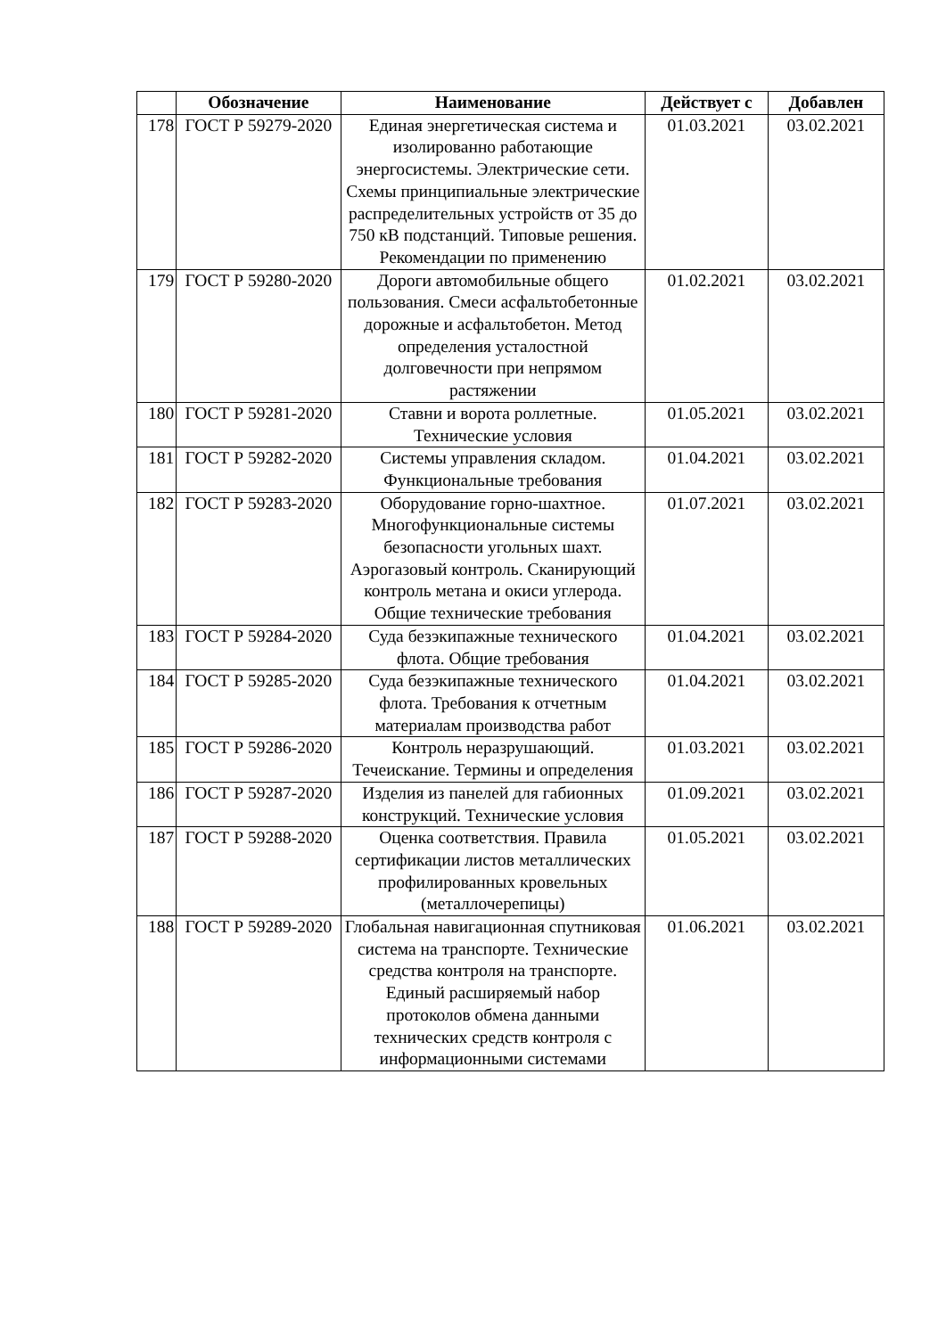| | Обозначение | Наименование | Действует с | Добавлен |
| --- | --- | --- | --- | --- |
| 178 | ГОСТ Р 59279-2020 | Единая энергетическая система и изолированно работающие энергосистемы. Электрические сети. Схемы принципиальные электрические распределительных устройств от 35 до 750 кВ подстанций. Типовые решения. Рекомендации по применению | 01.03.2021 | 03.02.2021 |
| 179 | ГОСТ Р 59280-2020 | Дороги автомобильные общего пользования. Смеси асфальтобетонные дорожные и асфальтобетон. Метод определения усталостной долговечности при непрямом растяжении | 01.02.2021 | 03.02.2021 |
| 180 | ГОСТ Р 59281-2020 | Ставни и ворота роллетные. Технические условия | 01.05.2021 | 03.02.2021 |
| 181 | ГОСТ Р 59282-2020 | Системы управления складом. Функциональные требования | 01.04.2021 | 03.02.2021 |
| 182 | ГОСТ Р 59283-2020 | Оборудование горно-шахтное. Многофункциональные системы безопасности угольных шахт. Аэрогазовый контроль. Сканирующий контроль метана и окиси углерода. Общие технические требования | 01.07.2021 | 03.02.2021 |
| 183 | ГОСТ Р 59284-2020 | Суда безэкипажные технического флота. Общие требования | 01.04.2021 | 03.02.2021 |
| 184 | ГОСТ Р 59285-2020 | Суда безэкипажные технического флота. Требования к отчетным материалам производства работ | 01.04.2021 | 03.02.2021 |
| 185 | ГОСТ Р 59286-2020 | Контроль неразрушающий. Течеискание. Термины и определения | 01.03.2021 | 03.02.2021 |
| 186 | ГОСТ Р 59287-2020 | Изделия из панелей для габионных конструкций. Технические условия | 01.09.2021 | 03.02.2021 |
| 187 | ГОСТ Р 59288-2020 | Оценка соответствия. Правила сертификации листов металлических профилированных кровельных (металлочерепицы) | 01.05.2021 | 03.02.2021 |
| 188 | ГОСТ Р 59289-2020 | Глобальная навигационная спутниковая система на транспорте. Технические средства контроля на транспорте. Единый расширяемый набор протоколов обмена данными технических средств контроля с информационными системами | 01.06.2021 | 03.02.2021 |